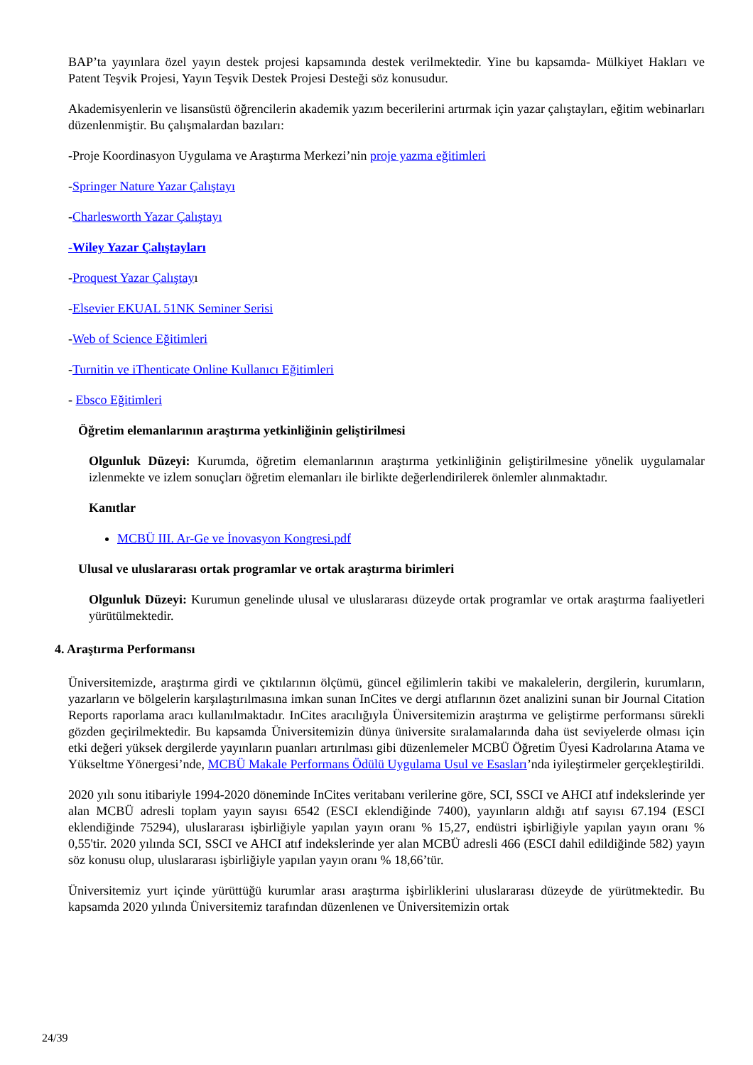BAP’ta yayınlara özel yayın destek projesi kapsamında destek verilmektedir. Yine bu kapsamda- Mülkiyet Hakları ve Patent Teşvik Projesi, Yayın Teşvik Destek Projesi Desteği söz konusudur.
Akademisyenlerin ve lisansüstü öğrencilerin akademik yazım becerilerini artırmak için yazar çalıştayları, eğitim webinarları düzenlenmiştir. Bu çalışmalardan bazıları:
-Proje Koordinasyon Uygulama ve Araştırma Merkezi’nin proje yazma eğitimleri
-Springer Nature Yazar Çalıştayı
-Charlesworth Yazar Çalıştayı
-Wiley Yazar Çalıştayları
-Proquest Yazar Çalıştayı
-Elsevier EKUAL 51NK Seminer Serisi
-Web of Science Eğitimleri
-Turnitin ve iThenticate Online Kullanıcı Eğitimleri
- Ebsco Eğitimleri
Öğretim elemanlarının araştırma yetkinliğinin geliştirilmesi
Olgunluk Düzeyi: Kurumda, öğretim elemanlarının araştırma yetkinliğinin geliştirilmesine yönelik uygulamalar izlenmekte ve izlem sonuçları öğretim elemanları ile birlikte değerlendirilerek önlemler alınmaktadır.
Kanıtlar
MCBÜ III. Ar-Ge ve İnovasyon Kongresi.pdf
Ulusal ve uluslararası ortak programlar ve ortak araştırma birimleri
Olgunluk Düzeyi: Kurumun genelinde ulusal ve uluslararası düzeyde ortak programlar ve ortak araştırma faaliyetleri yürütülmektedir.
4. Araştırma Performansı
Üniversitemizde, araştırma girdi ve çıktılarının ölçümü, güncel eğilimlerin takibi ve makalelerin, dergilerin, kurumların, yazarların ve bölgelerin karşılaştırılmasına imkan sunan InCites ve dergi atıflarının özet analizini sunan bir Journal Citation Reports raporlama aracı kullanılmaktadır. InCites aracılığıyla Üniversitemizin araştırma ve geliştirme performansı sürekli gözden geçirilmektedir. Bu kapsamda Üniversitemizin dünya üniversite sıralamalarında daha üst seviyelerde olması için etki değeri yüksek dergilerde yayınların puanları artırılması gibi düzenlemeler MCBÜ Öğretim Üyesi Kadrolarına Atama ve Yükseltme Yönergesi’nde, MCBÜ Makale Performans Ödülü Uygulama Usul ve Esasları’nda iyileştirmeler gerçekleştirildi.
2020 yılı sonu itibariyle 1994-2020 döneminde InCites veritabanı verilerine göre, SCI, SSCI ve AHCI atıf indekslerinde yer alan MCBÜ adresli toplam yayın sayısı 6542 (ESCI eklendiğinde 7400), yayınların aldığı atıf sayısı 67.194 (ESCI eklendiğinde 75294), uluslararası işbirliğiyle yapılan yayın oranı % 15,27, endüstri işbirliğiyle yapılan yayın oranı % 0,55'tir. 2020 yılında SCI, SSCI ve AHCI atıf indekslerinde yer alan MCBÜ adresli 466 (ESCI dahil edildiğinde 582) yayın söz konusu olup, uluslararası işbirliğiyle yapılan yayın oranı % 18,66’tür.
Üniversitemiz yurt içinde yürüttüğü kurumlar arası araştırma işbirliklerini uluslararası düzeyde de yürütmektedir. Bu kapsamda 2020 yılında Üniversitemiz tarafından düzenlenen ve Üniversitemizin ortak
24/39